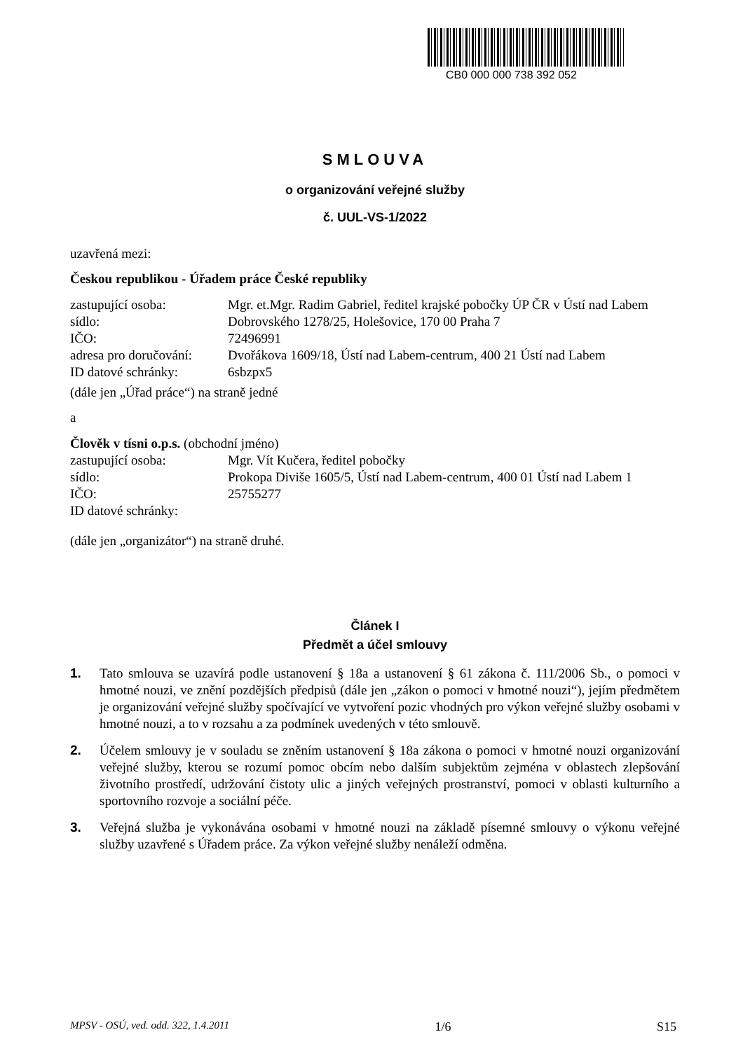CB0 000 000 738 392 052
SMLOUVA
o organizování veřejné služby
č. UUL-VS-1/2022
uzavřená mezi:
Českou republikou - Úřadem práce České republiky
zastupující osoba: Mgr. et.Mgr. Radim Gabriel, ředitel krajské pobočky ÚP ČR v Ústí nad Labem
sídlo: Dobrovského 1278/25, Holešovice, 170 00 Praha 7
IČO: 72496991
adresa pro doručování: Dvořákova 1609/18, Ústí nad Labem-centrum, 400 21 Ústí nad Labem
ID datové schránky: 6sbzpx5
(dále jen „Úřad práce“) na straně jedné
a
Člověk v tísni o.p.s. (obchodní jméno)
zastupující osoba: Mgr. Vít Kučera, ředitel pobočky
sídlo: Prokopa Diviše 1605/5, Ústí nad Labem-centrum, 400 01 Ústí nad Labem 1
IČO: 25755277
ID datové schránky:
(dále jen „organizátor“) na straně druhé.
Článek I
Předmět a účel smlouvy
1. Tato smlouva se uzavírá podle ustanovení § 18a a ustanovení § 61 zákona č. 111/2006 Sb., o pomoci v hmotné nouzi, ve znění pozdějších předpisů (dále jen „zákon o pomoci v hmotné nouzi“), jejím předmětem je organizování veřejné služby spočívající ve vytvoření pozic vhodných pro výkon veřejné služby osobami v hmotné nouzi, a to v rozsahu a za podmínek uvedených v této smlouvě.
2. Účelem smlouvy je v souladu se zněním ustanovení § 18a zákona o pomoci v hmotné nouzi organizování veřejné služby, kterou se rozumí pomoc obcím nebo dalším subjektům zejména v oblastech zlepšování životního prostředí, udržování čistoty ulic a jiných veřejných prostranství, pomoci v oblasti kulturního a sportovního rozvoje a sociální péče.
3. Veřejná služba je vykonávána osobami v hmotné nouzi na základě písemné smlouvy o výkonu veřejné služby uzavřené s Úřadem práce. Za výkon veřejné služby nenáleží odměna.
MPSV - OSÚ, ved. odd. 322, 1.4.2011 1/6 S15